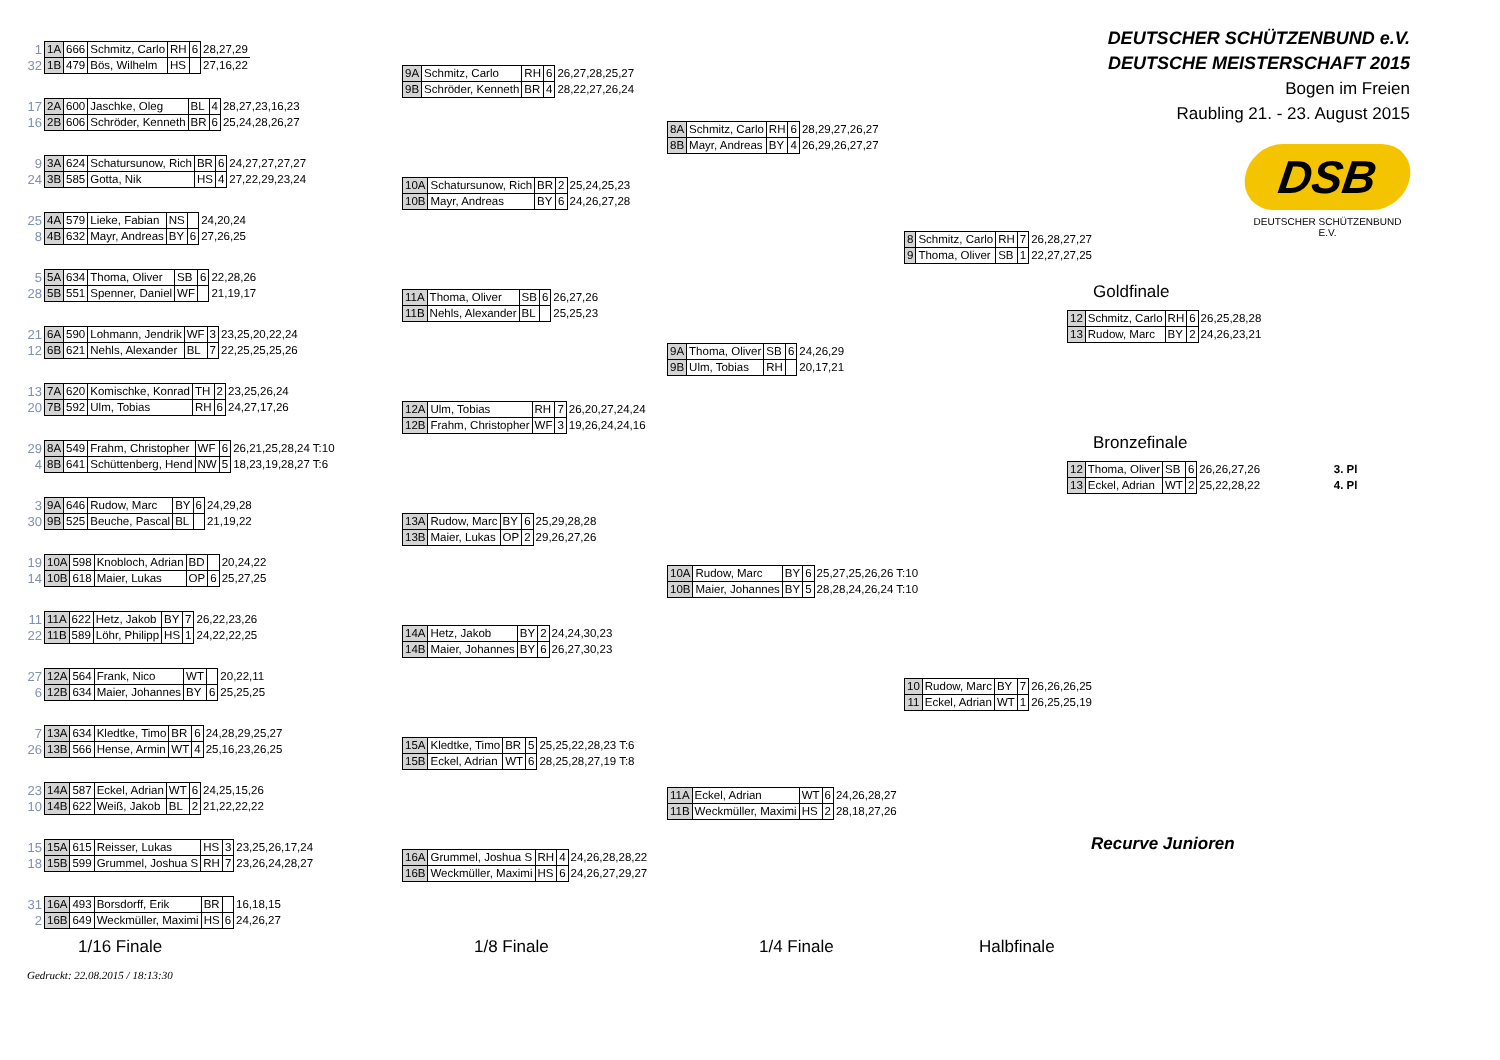| 1 | 1A | 666 | Schmitz, Carlo | RH | 6 | 28,27,29 |
| 32 | 1B | 479 | Bös, Wilhelm | HS | | 27,16,22 |
| 17 | 2A | 600 | Jaschke, Oleg | BL | 4 | 28,27,23,16,23 |
| 16 | 2B | 606 | Schröder, Kenneth | BR | 6 | 25,24,28,26,27 |
| 9 | 3A | 624 | Schatursunow, Rich | BR | 6 | 24,27,27,27,27 |
| 24 | 3B | 585 | Gotta, Nik | HS | 4 | 27,22,29,23,24 |
| 25 | 4A | 579 | Lieke, Fabian | NS | | 24,20,24 |
| 8 | 4B | 632 | Mayr, Andreas | BY | 6 | 27,26,25 |
| 5 | 5A | 634 | Thoma, Oliver | SB | 6 | 22,28,26 |
| 28 | 5B | 551 | Spenner, Daniel | WF | | 21,19,17 |
| 21 | 6A | 590 | Lohmann, Jendrik | WF | 3 | 23,25,20,22,24 |
| 12 | 6B | 621 | Nehls, Alexander | BL | 7 | 22,25,25,25,26 |
| 13 | 7A | 620 | Komischke, Konrad | TH | 2 | 23,25,26,24 |
| 20 | 7B | 592 | Ulm, Tobias | RH | 6 | 24,27,17,26 |
| 29 | 8A | 549 | Frahm, Christopher | WF | 6 | 26,21,25,28,24 T:10 |
| 4 | 8B | 641 | Schüttenberg, Hend | NW | 5 | 18,23,19,28,27 T:6 |
| 3 | 9A | 646 | Rudow, Marc | BY | 6 | 24,29,28 |
| 30 | 9B | 525 | Beuche, Pascal | BL | | 21,19,22 |
| 19 | 10A | 598 | Knobloch, Adrian | BD | | 20,24,22 |
| 14 | 10B | 618 | Maier, Lukas | OP | 6 | 25,27,25 |
| 11 | 11A | 622 | Hetz, Jakob | BY | 7 | 26,22,23,26 |
| 22 | 11B | 589 | Löhr, Philipp | HS | 1 | 24,22,22,25 |
| 27 | 12A | 564 | Frank, Nico | WT | | 20,22,11 |
| 6 | 12B | 634 | Maier, Johannes | BY | 6 | 25,25,25 |
| 7 | 13A | 634 | Kledtke, Timo | BR | 6 | 24,28,29,25,27 |
| 26 | 13B | 566 | Hense, Armin | WT | 4 | 25,16,23,26,25 |
| 23 | 14A | 587 | Eckel, Adrian | WT | 6 | 24,25,15,26 |
| 10 | 14B | 622 | Weiß, Jakob | BL | 2 | 21,22,22,22 |
| 15 | 15A | 615 | Reisser, Lukas | HS | 3 | 23,25,26,17,24 |
| 18 | 15B | 599 | Grummel, Joshua S | RH | 7 | 23,26,24,28,27 |
| 31 | 16A | 493 | Borsdorff, Erik | BR | | 16,18,15 |
| 2 | 16B | 649 | Weckmüller, Maximi | HS | 6 | 24,26,27 |
| 9A | Schmitz, Carlo | RH | 6 | 26,27,28,25,27 |
| 9B | Schröder, Kenneth | BR | 4 | 28,22,27,26,24 |
| 10A | Schatursunow, Rich | BR | 2 | 25,24,25,23 |
| 10B | Mayr, Andreas | BY | 6 | 24,26,27,28 |
| 11A | Thoma, Oliver | SB | 6 | 26,27,26 |
| 11B | Nehls, Alexander | BL | | 25,25,23 |
| 12A | Ulm, Tobias | RH | 7 | 26,20,27,24,24 |
| 12B | Frahm, Christopher | WF | 3 | 19,26,24,24,16 |
| 13A | Rudow, Marc | BY | 6 | 25,29,28,28 |
| 13B | Maier, Lukas | OP | 2 | 29,26,27,26 |
| 14A | Hetz, Jakob | BY | 2 | 24,24,30,23 |
| 14B | Maier, Johannes | BY | 6 | 26,27,30,23 |
| 15A | Kledtke, Timo | BR | 5 | 25,25,22,28,23 T:6 |
| 15B | Eckel, Adrian | WT | 6 | 28,25,28,27,19 T:8 |
| 16A | Grummel, Joshua S | RH | 4 | 24,26,28,28,22 |
| 16B | Weckmüller, Maximi | HS | 6 | 24,26,27,29,27 |
| 8A | Schmitz, Carlo | RH | 6 | 28,29,27,26,27 |
| 8B | Mayr, Andreas | BY | 4 | 26,29,26,27,27 |
| 9A | Thoma, Oliver | SB | 6 | 24,26,29 |
| 9B | Ulm, Tobias | RH | | 20,17,21 |
| 10A | Rudow, Marc | BY | 6 | 25,27,25,26,26 T:10 |
| 10B | Maier, Johannes | BY | 5 | 28,28,24,26,24 T:10 |
| 11A | Eckel, Adrian | WT | 6 | 24,26,28,27 |
| 11B | Weckmüller, Maximi | HS | 2 | 28,18,27,26 |
| 8 | Schmitz, Carlo | RH | 7 | 26,28,27,27 |
| 9 | Thoma, Oliver | SB | 1 | 22,27,27,25 |
| 10 | Rudow, Marc | BY | 7 | 26,26,26,25 |
| 11 | Eckel, Adrian | WT | 1 | 26,25,25,19 |
DEUTSCHER SCHÜTZENBUND e.V.
DEUTSCHE MEISTERSCHAFT 2015
Bogen im Freien
Raubling 21. - 23. August 2015
DSB
DEUTSCHER SCHÜTZENBUND E.V.
Goldfinale
| 12 | Schmitz, Carlo | RH | 6 | 26,25,28,28 |
| 13 | Rudow, Marc | BY | 2 | 24,26,23,21 |
Bronzefinale
| 12 | Thoma, Oliver | SB | 6 | 26,26,27,26 | 3. Pl |
| 13 | Eckel, Adrian | WT | 2 | 25,22,28,22 | 4. Pl |
Recurve Junioren
1/16 Finale 1/8 Finale 1/4 Finale Halbfinale
Gedruckt: 22.08.2015 / 18:13:30